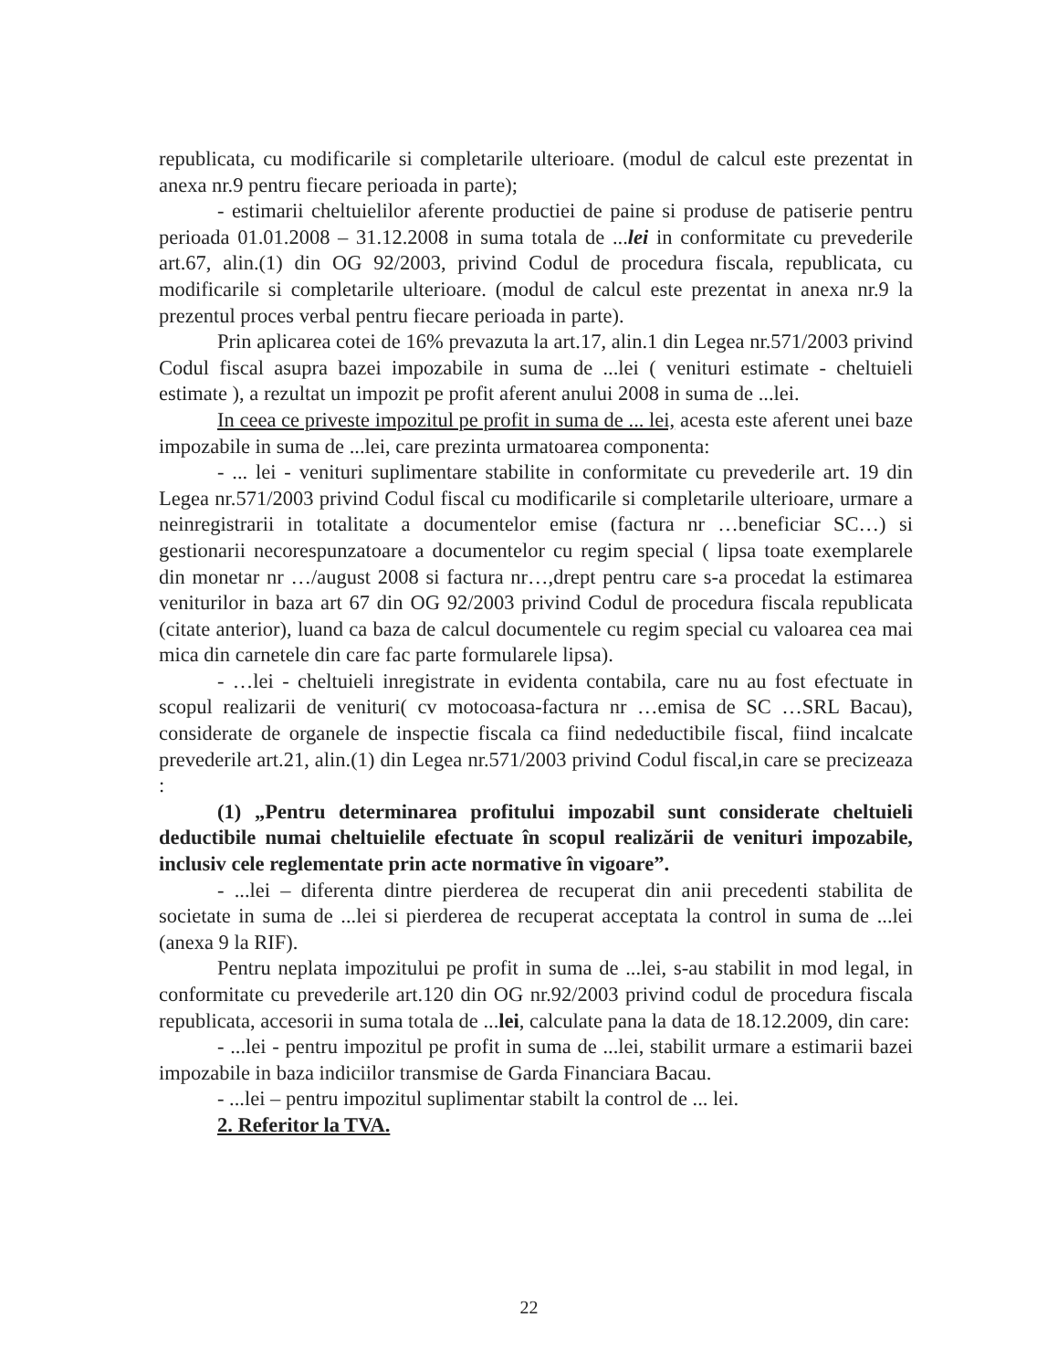republicata, cu modificarile si completarile ulterioare. (modul de calcul este prezentat in anexa nr.9 pentru fiecare perioada in parte);
- estimarii cheltuielilor aferente productiei de paine si produse de patiserie pentru perioada 01.01.2008 – 31.12.2008 in suma totala de ...lei in conformitate cu prevederile art.67, alin.(1) din OG 92/2003, privind Codul de procedura fiscala, republicata, cu modificarile si completarile ulterioare. (modul de calcul este prezentat in anexa nr.9 la prezentul proces verbal pentru fiecare perioada in parte).
Prin aplicarea cotei de 16% prevazuta la art.17, alin.1 din Legea nr.571/2003 privind Codul fiscal asupra bazei impozabile in suma de ...lei ( venituri estimate - cheltuieli estimate ), a rezultat un impozit pe profit aferent anului 2008 in suma de ...lei.
In ceea ce priveste impozitul pe profit in suma de ... lei, acesta este aferent unei baze impozabile in suma de ...lei, care prezinta urmatoarea componenta:
- ... lei - venituri suplimentare stabilite in conformitate cu prevederile art. 19 din Legea nr.571/2003 privind Codul fiscal cu modificarile si completarile ulterioare, urmare a neinregistrarii in totalitate a documentelor emise (factura nr …beneficiar SC…) si gestionarii necorespunzatoare a documentelor cu regim special ( lipsa toate exemplarele din monetar nr …/august 2008 si factura nr…,drept pentru care s-a procedat la estimarea veniturilor in baza art 67 din OG 92/2003 privind Codul de procedura fiscala republicata (citate anterior), luand ca baza de calcul documentele cu regim special cu valoarea cea mai mica din carnetele din care fac parte formularele lipsa).
- …lei - cheltuieli inregistrate in evidenta contabila, care nu au fost efectuate in scopul realizarii de venituri( cv motocoasa-factura nr …emisa de SC …SRL Bacau), considerate de organele de inspectie fiscala ca fiind nedeductibile fiscal, fiind incalcate prevederile art.21, alin.(1) din Legea nr.571/2003 privind Codul fiscal,in care se precizeaza :
(1) „Pentru determinarea profitului impozabil sunt considerate cheltuieli deductibile numai cheltuielile efectuate în scopul realizării de venituri impozabile, inclusiv cele reglementate prin acte normative în vigoare”.
- ...lei – diferenta dintre pierderea de recuperat din anii precedenti stabilita de societate in suma de ...lei si pierderea de recuperat acceptata la control in suma de ...lei (anexa 9 la RIF).
Pentru neplata impozitului pe profit in suma de ...lei, s-au stabilit in mod legal, in conformitate cu prevederile art.120 din OG nr.92/2003 privind codul de procedura fiscala republicata, accesorii in suma totala de ...lei, calculate pana la data de 18.12.2009, din care:
- ...lei - pentru impozitul pe profit in suma de ...lei, stabilit urmare a estimarii bazei impozabile in baza indiciilor transmise de Garda Financiara Bacau.
- ...lei – pentru impozitul suplimentar stabilt la control de ... lei.
2. Referitor la TVA.
22